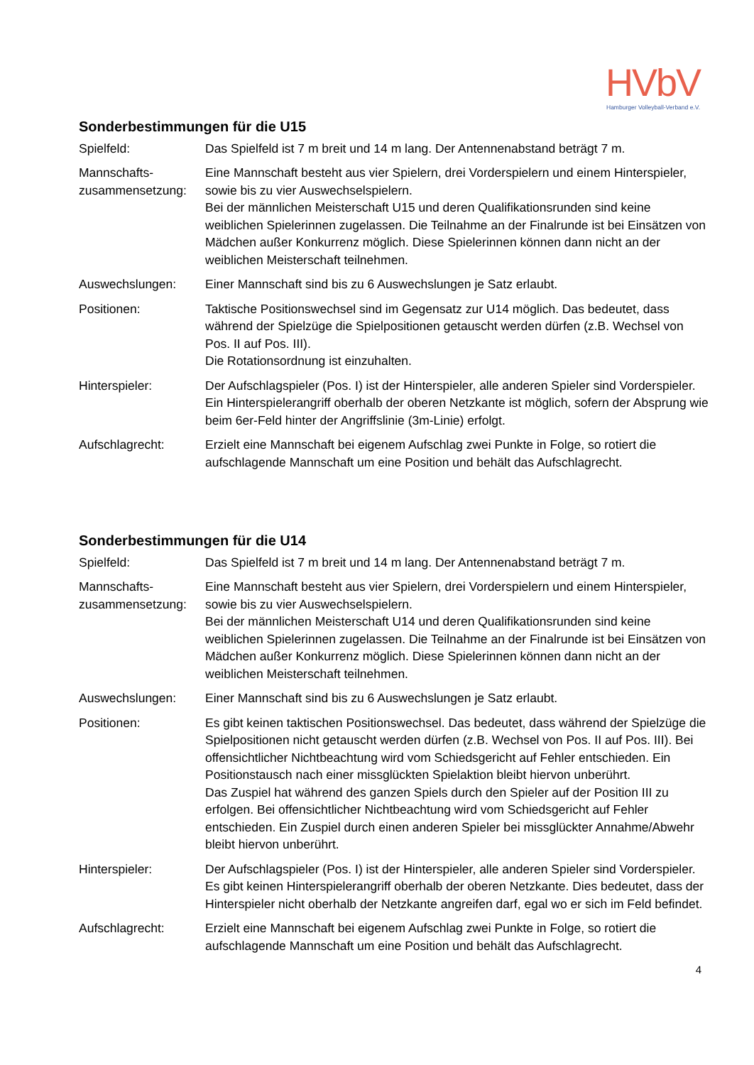HVbV
Hamburger Volleyball-Verband e.V.
Sonderbestimmungen für die U15
Spielfeld: Das Spielfeld ist 7 m breit und 14 m lang. Der Antennenabstand beträgt 7 m.
Mannschafts-
zusammensetzung:
Eine Mannschaft besteht aus vier Spielern, drei Vorderspielern und einem Hinterspieler, sowie bis zu vier Auswechselspielern.
Bei der männlichen Meisterschaft U15 und deren Qualifikationsrunden sind keine weiblichen Spielerinnen zugelassen. Die Teilnahme an der Finalrunde ist bei Einsätzen von Mädchen außer Konkurrenz möglich. Diese Spielerinnen können dann nicht an der weiblichen Meisterschaft teilnehmen.
Auswechslungen: Einer Mannschaft sind bis zu 6 Auswechslungen je Satz erlaubt.
Positionen: Taktische Positionswechsel sind im Gegensatz zur U14 möglich. Das bedeutet, dass während der Spielzüge die Spielpositionen getauscht werden dürfen (z.B. Wechsel von Pos. II auf Pos. III).
Die Rotationsordnung ist einzuhalten.
Hinterspieler: Der Aufschlagspieler (Pos. I) ist der Hinterspieler, alle anderen Spieler sind Vorderspieler. Ein Hinterspielerangriff oberhalb der oberen Netzkante ist möglich, sofern der Absprung wie beim 6er-Feld hinter der Angriffslinie (3m-Linie) erfolgt.
Aufschlagrecht: Erzielt eine Mannschaft bei eigenem Aufschlag zwei Punkte in Folge, so rotiert die aufschlagende Mannschaft um eine Position und behält das Aufschlagrecht.
Sonderbestimmungen für die U14
Spielfeld: Das Spielfeld ist 7 m breit und 14 m lang. Der Antennenabstand beträgt 7 m.
Mannschafts-
zusammensetzung:
Eine Mannschaft besteht aus vier Spielern, drei Vorderspielern und einem Hinterspieler, sowie bis zu vier Auswechselspielern.
Bei der männlichen Meisterschaft U14 und deren Qualifikationsrunden sind keine weiblichen Spielerinnen zugelassen. Die Teilnahme an der Finalrunde ist bei Einsätzen von Mädchen außer Konkurrenz möglich. Diese Spielerinnen können dann nicht an der weiblichen Meisterschaft teilnehmen.
Auswechslungen: Einer Mannschaft sind bis zu 6 Auswechslungen je Satz erlaubt.
Positionen: Es gibt keinen taktischen Positionswechsel. Das bedeutet, dass während der Spielzüge die Spielpositionen nicht getauscht werden dürfen (z.B. Wechsel von Pos. II auf Pos. III). Bei offensichtlicher Nichtbeachtung wird vom Schiedsgericht auf Fehler entschieden. Ein Positionstausch nach einer missglückten Spielaktion bleibt hiervon unberührt.
Das Zuspiel hat während des ganzen Spiels durch den Spieler auf der Position III zu erfolgen. Bei offensichtlicher Nichtbeachtung wird vom Schiedsgericht auf Fehler entschieden. Ein Zuspiel durch einen anderen Spieler bei missglückter Annahme/Abwehr bleibt hiervon unberührt.
Hinterspieler: Der Aufschlagspieler (Pos. I) ist der Hinterspieler, alle anderen Spieler sind Vorderspieler. Es gibt keinen Hinterspielerangriff oberhalb der oberen Netzkante. Dies bedeutet, dass der Hinterspieler nicht oberhalb der Netzkante angreifen darf, egal wo er sich im Feld befindet.
Aufschlagrecht: Erzielt eine Mannschaft bei eigenem Aufschlag zwei Punkte in Folge, so rotiert die aufschlagende Mannschaft um eine Position und behält das Aufschlagrecht.
4